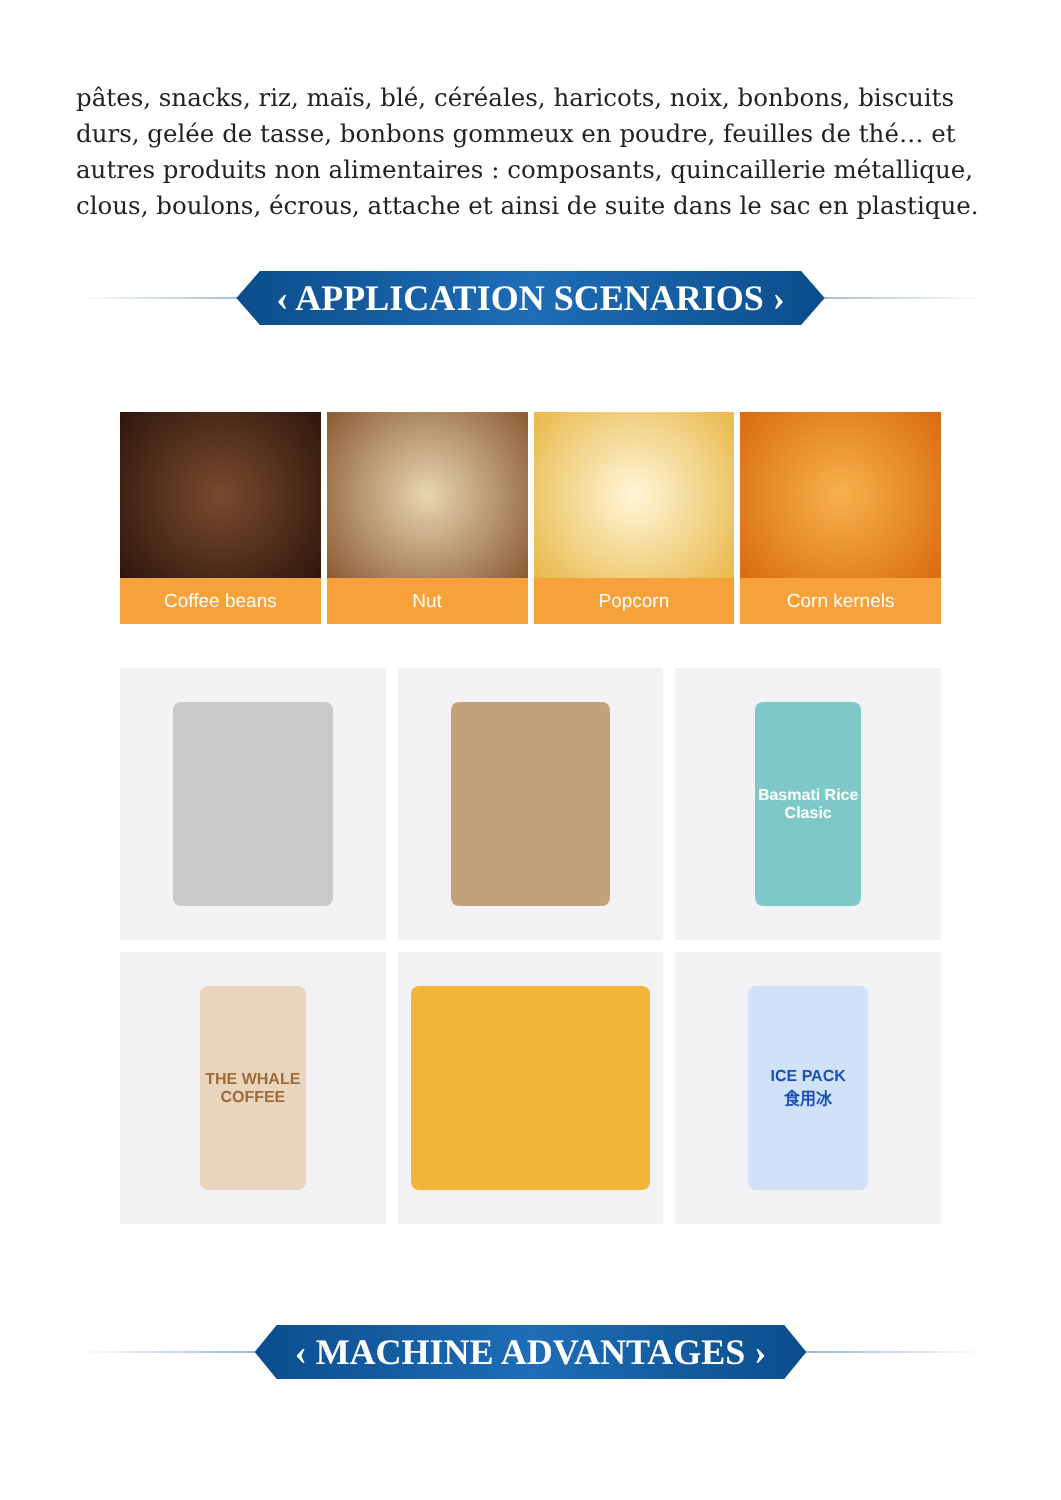pâtes, snacks, riz, maïs, blé, céréales, haricots, noix, bonbons, biscuits durs, gelée de tasse, bonbons gommeux en poudre, feuilles de thé… et autres produits non alimentaires : composants, quincaillerie métallique, clous, boulons, écrous, attache et ainsi de suite dans le sac en plastique.
‹ APPLICATION SCENARIOS ›
Coffee beans Nut Popcorn Corn kernels
Basmati Rice
Clasic
THE WHALE
COFFEE
ICE PACK
食用冰
‹ MACHINE ADVANTAGES ›